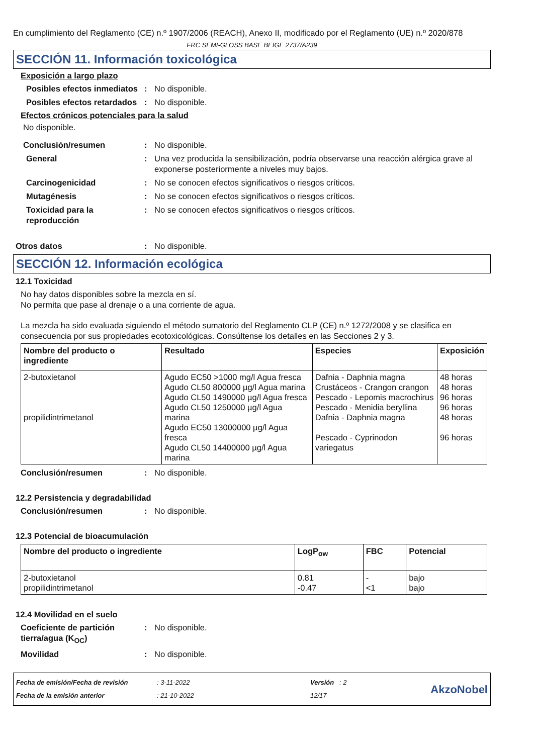En cumplimiento del Reglamento (CE) n.º 1907/2006 (REACH), Anexo II, modificado por el Reglamento (UE) n.º 2020/878
FRC SEMI-GLOSS BASE BEIGE 2737/A239
SECCIÓN 11. Información toxicológica
Exposición a largo plazo
Posibles efectos inmediatos
: No disponible.
Posibles efectos retardados
: No disponible.
Efectos crónicos potenciales para la salud
No disponible.
Conclusión/resumen : No disponible.
General : Una vez producida la sensibilización, podría observarse una reacción alérgica grave al exponerse posteriormente a niveles muy bajos.
Carcinogenicidad : No se conocen efectos significativos o riesgos críticos.
Mutagénesis : No se conocen efectos significativos o riesgos críticos.
Toxicidad para la reproducción
: No se conocen efectos significativos o riesgos críticos.
Otros datos : No disponible.
SECCIÓN 12. Información ecológica
12.1 Toxicidad
No hay datos disponibles sobre la mezcla en sí.
No permita que pase al drenaje o a una corriente de agua.
La mezcla ha sido evaluada siguiendo el método sumatorio del Reglamento CLP (CE) n.º 1272/2008 y se clasifica en consecuencia por sus propiedades ecotoxicológicas. Consúltense los detalles en las Secciones 2 y 3.
| Nombre del producto o ingrediente | Resultado | Especies | Exposición |
| --- | --- | --- | --- |
| 2-butoxietanol propilidintrimetanol | Agudo EC50 >1000 mg/l Agua fresca Agudo CL50 800000 µg/l Agua marina Agudo CL50 1490000 µg/l Agua fresca Agudo CL50 1250000 µg/l Agua marina Agudo EC50 13000000 µg/l Agua fresca Agudo CL50 14400000 µg/l Agua marina | Dafnia - Daphnia magna Crustáceos - Crangon crangon Pescado - Lepomis macrochirus Pescado - Menidia beryllina Dafnia - Daphnia magna Pescado - Cyprinodon variegatus | 48 horas 48 horas 96 horas 96 horas 48 horas 96 horas |
Conclusión/resumen : No disponible.
12.2 Persistencia y degradabilidad
Conclusión/resumen : No disponible.
12.3 Potencial de bioacumulación
| Nombre del producto o ingrediente | LogP<sub>ow</sub> | FBC | Potencial |
| --- | --- | --- | --- |
| 2-butoxietanol propilidintrimetanol | 0.81 -0.47 | - <1 | bajo bajo |
12.4 Movilidad en el suelo
Coeficiente de partición tierra/agua (K<sub>OC</sub>)
: No disponible.
Movilidad : No disponible.
Fecha de emisión/Fecha de revisión
Fecha de la emisión anterior
: 3-11-2022
: 21-10-2022
Versión : 2
12/17
AkzoNobel